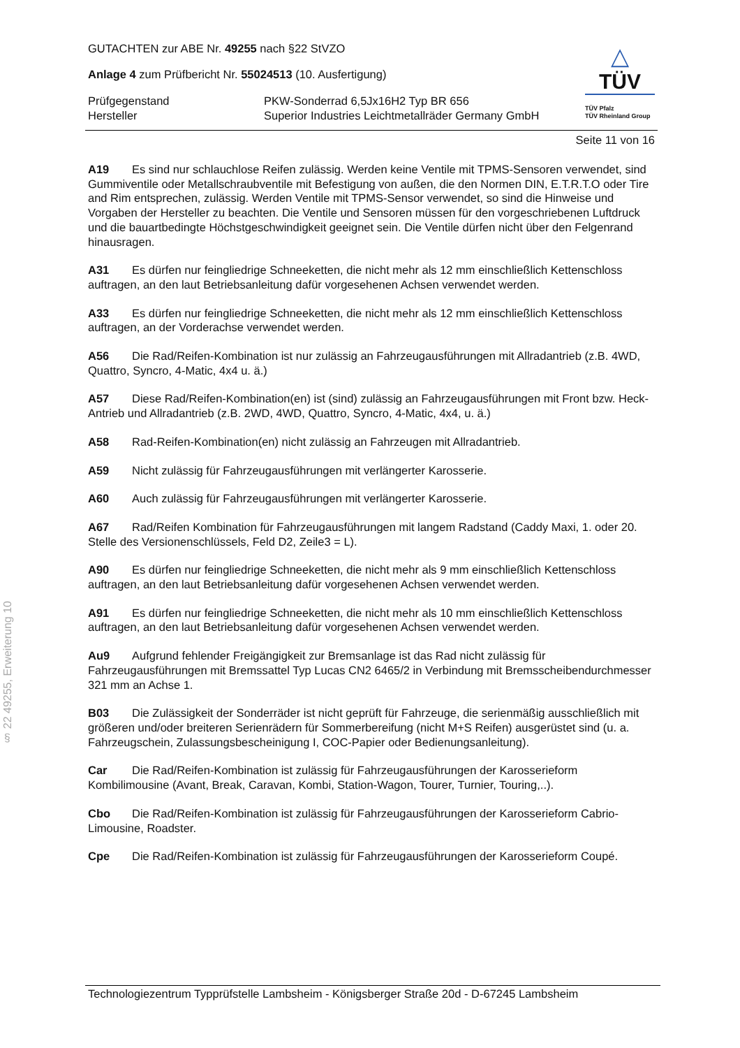GUTACHTEN zur ABE Nr. 49255 nach §22 StVZO
Anlage 4 zum Prüfbericht Nr. 55024513 (10. Ausfertigung)
Prüfgegenstand
PKW-Sonderrad 6,5Jx16H2 Typ BR 656
Hersteller
Superior Industries Leichtmetallräder Germany GmbH
△
TÜV
TÜV Pfalz
TÜV Rheinland Group
Seite 11 von 16
A19 Es sind nur schlauchlose Reifen zulässig. Werden keine Ventile mit TPMS-Sensoren verwendet, sind Gummiventile oder Metallschraubventile mit Befestigung von außen, die den Normen DIN, E.T.R.T.O oder Tire and Rim entsprechen, zulässig. Werden Ventile mit TPMS-Sensor verwendet, so sind die Hinweise und Vorgaben der Hersteller zu beachten. Die Ventile und Sensoren müssen für den vorgeschriebenen Luftdruck und die bauartbedingte Höchstgeschwindigkeit geeignet sein. Die Ventile dürfen nicht über den Felgenrand hinausragen.
A31 Es dürfen nur feingliedrige Schneeketten, die nicht mehr als 12 mm einschließlich Kettenschloss auftragen, an den laut Betriebsanleitung dafür vorgesehenen Achsen verwendet werden.
A33 Es dürfen nur feingliedrige Schneeketten, die nicht mehr als 12 mm einschließlich Kettenschloss auftragen, an der Vorderachse verwendet werden.
A56 Die Rad/Reifen-Kombination ist nur zulässig an Fahrzeugausführungen mit Allradantrieb (z.B. 4WD, Quattro, Syncro, 4-Matic, 4x4 u. ä.)
A57 Diese Rad/Reifen-Kombination(en) ist (sind) zulässig an Fahrzeugausführungen mit Front bzw. Heck-Antrieb und Allradantrieb (z.B. 2WD, 4WD, Quattro, Syncro, 4-Matic, 4x4, u. ä.)
A58 Rad-Reifen-Kombination(en) nicht zulässig an Fahrzeugen mit Allradantrieb.
A59 Nicht zulässig für Fahrzeugausführungen mit verlängerter Karosserie.
A60 Auch zulässig für Fahrzeugausführungen mit verlängerter Karosserie.
A67 Rad/Reifen Kombination für Fahrzeugausführungen mit langem Radstand (Caddy Maxi, 1. oder 20. Stelle des Versionenschlüssels, Feld D2, Zeile3 = L).
A90 Es dürfen nur feingliedrige Schneeketten, die nicht mehr als 9 mm einschließlich Kettenschloss auftragen, an den laut Betriebsanleitung dafür vorgesehenen Achsen verwendet werden.
A91 Es dürfen nur feingliedrige Schneeketten, die nicht mehr als 10 mm einschließlich Kettenschloss auftragen, an den laut Betriebsanleitung dafür vorgesehenen Achsen verwendet werden.
Au9 Aufgrund fehlender Freigängigkeit zur Bremsanlage ist das Rad nicht zulässig für Fahrzeugausführungen mit Bremssattel Typ Lucas CN2 6465/2 in Verbindung mit Bremsscheibendurchmesser 321 mm an Achse 1.
B03 Die Zulässigkeit der Sonderräder ist nicht geprüft für Fahrzeuge, die serienmäßig ausschließlich mit größeren und/oder breiteren Serienrädern für Sommerbereifung (nicht M+S Reifen) ausgerüstet sind (u. a. Fahrzeugschein, Zulassungsbescheinigung I, COC-Papier oder Bedienungsanleitung).
Car Die Rad/Reifen-Kombination ist zulässig für Fahrzeugausführungen der Karosserieform Kombilimousine (Avant, Break, Caravan, Kombi, Station-Wagon, Tourer, Turnier, Touring,..).
Cbo Die Rad/Reifen-Kombination ist zulässig für Fahrzeugausführungen der Karosserieform Cabrio-Limousine, Roadster.
Cpe Die Rad/Reifen-Kombination ist zulässig für Fahrzeugausführungen der Karosserieform Coupé.
§ 22 49255, Erweiterung 10
Technologiezentrum Typprüfstelle Lambsheim - Königsberger Straße 20d - D-67245 Lambsheim